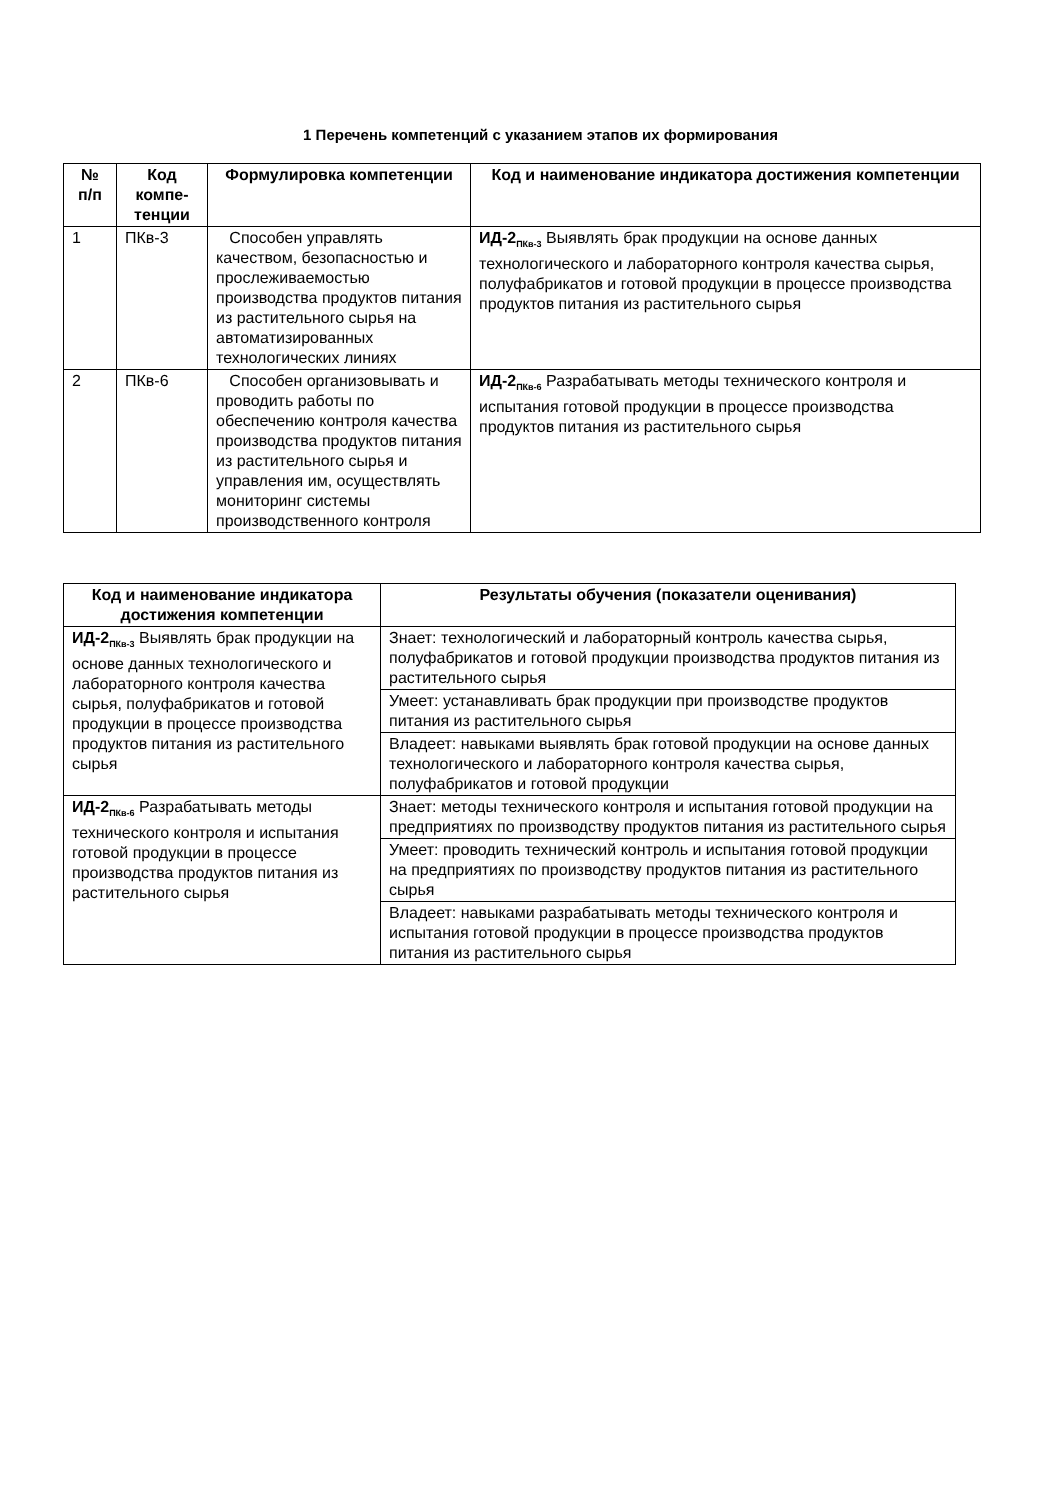1 Перечень компетенций с указанием этапов их формирования
| № п/п | Код компе-тенции | Формулировка компетенции | Код и наименование индикатора достижения компетенции |
| --- | --- | --- | --- |
| 1 | ПКв-3 | Способен управлять качеством, безопасностью и прослеживаемостью производства продуктов питания из растительного сырья на автоматизированных технологических линиях | ИД-2<sub>ПКв-3</sub> Выявлять брак продукции на основе данных технологического и лабораторного контроля качества сырья, полуфабрикатов и готовой продукции в процессе производства продуктов питания из растительного сырья |
| 2 | ПКв-6 | Способен организовывать и проводить работы по обеспечению контроля качества производства продуктов питания из растительного сырья и управления им, осуществлять мониторинг системы производственного контроля | ИД-2<sub>ПКв-6</sub> Разрабатывать методы технического контроля и испытания готовой продукции в процессе производства продуктов питания из растительного сырья |
| Код и наименование индикатора достижения компетенции | Результаты обучения (показатели оценивания) |
| --- | --- |
| ИД-2<sub>ПКв-3</sub> Выявлять брак продукции на основе данных технологического и лабораторного контроля качества сырья, полуфабрикатов и готовой продукции в процессе производства продуктов питания из растительного сырья | Знает: технологический и лабораторный контроль качества сырья, полуфабрикатов и готовой продукции производства продуктов питания из растительного сырья |
| | Умеет: устанавливать брак продукции при производстве продуктов питания из растительного сырья |
| | Владеет: навыками выявлять брак готовой продукции на основе данных технологического и лабораторного контроля качества сырья, полуфабрикатов и готовой продукции |
| ИД-2<sub>ПКв-6</sub> Разрабатывать методы технического контроля и испытания готовой продукции в процессе производства продуктов питания из растительного сырья | Знает: методы технического контроля и испытания готовой продукции на предприятиях по производству продуктов питания из растительного сырья |
| | Умеет: проводить технический контроль и испытания готовой продукции на предприятиях по производству продуктов питания из растительного сырья |
| | Владеет: навыками разрабатывать методы технического контроля и испытания готовой продукции в процессе производства продуктов питания из растительного сырья |